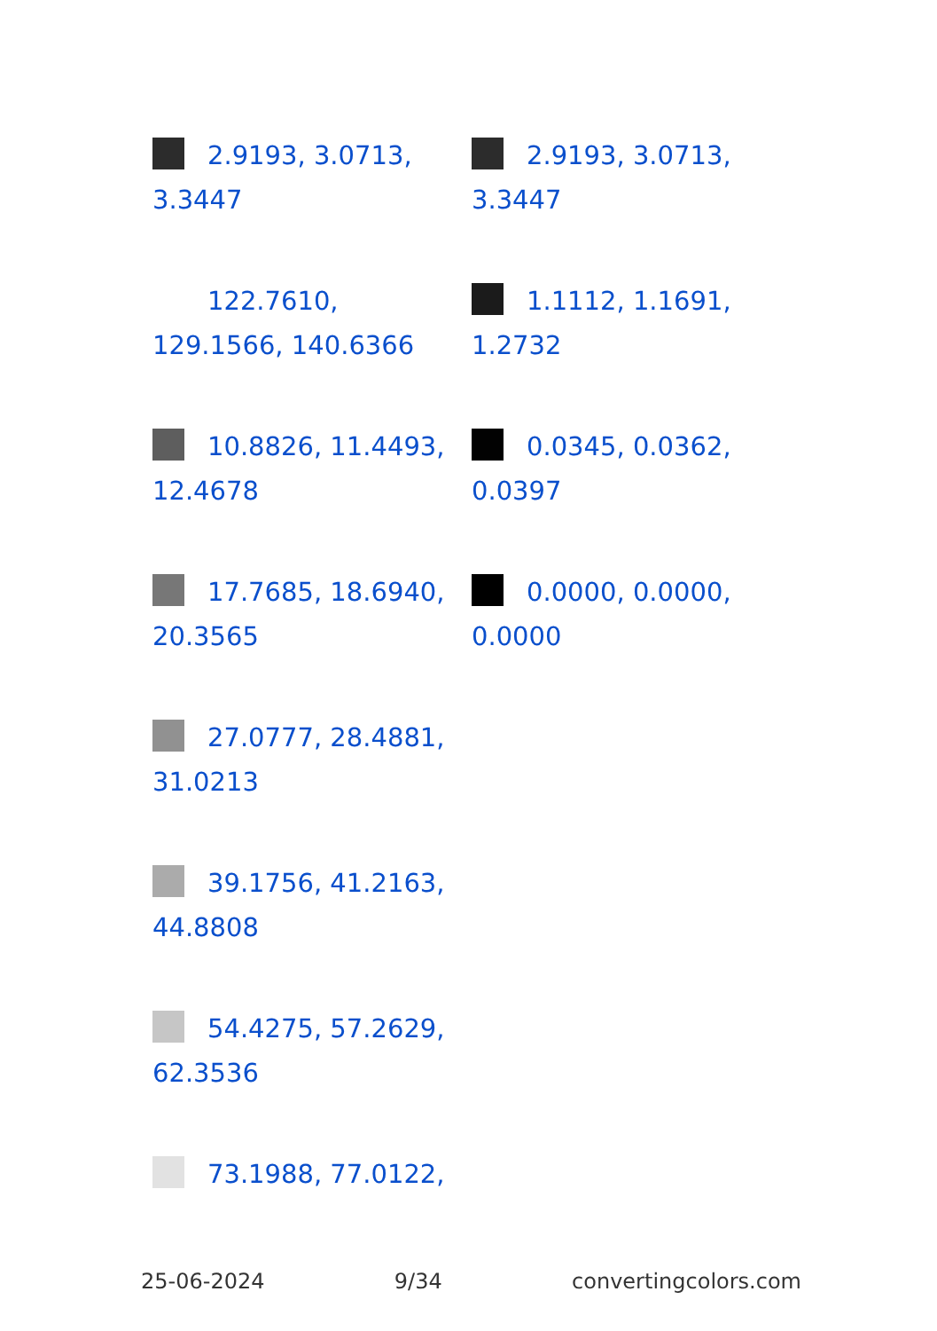2.9193, 3.0713, 3.3447
122.7610, 129.1566, 140.6366
10.8826, 11.4493, 12.4678
17.7685, 18.6940, 20.3565
27.0777, 28.4881, 31.0213
39.1756, 41.2163, 44.8808
54.4275, 57.2629, 62.3536
73.1988, 77.0122,
2.9193, 3.0713, 3.3447
1.1112, 1.1691, 1.2732
0.0345, 0.0362, 0.0397
0.0000, 0.0000, 0.0000
25-06-2024 9/34 convertingcolors.com